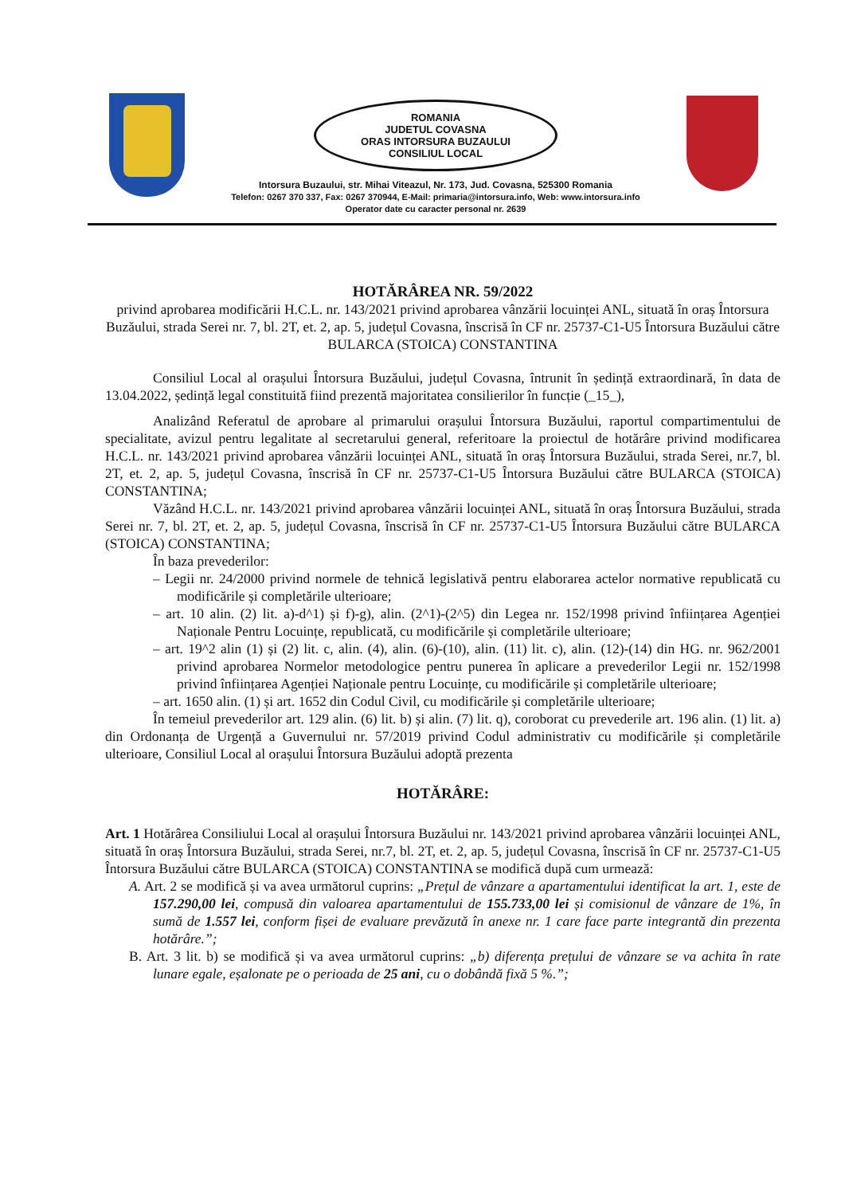ROMANIA
JUDETUL COVASNA
ORAS INTORSURA BUZAULUI
CONSILIUL LOCAL
Intorsura Buzaului, str. Mihai Viteazul, Nr. 173, Jud. Covasna, 525300 Romania
Telefon: 0267 370 337, Fax: 0267 370944, E-Mail: primaria@intorsura.info, Web: www.intorsura.info
Operator date cu caracter personal nr. 2639
HOTĂRÂREA NR. 59/2022
privind aprobarea modificării H.C.L. nr. 143/2021 privind aprobarea vânzării locuinței ANL, situată în oraș Întorsura Buzăului, strada Serei nr. 7, bl. 2T, et. 2, ap. 5, județul Covasna, înscrisă în CF nr. 25737-C1-U5 Întorsura Buzăului către BULARCA (STOICA) CONSTANTINA
Consiliul Local al orașului Întorsura Buzăului, județul Covasna, întrunit în ședință extraordinară, în data de 13.04.2022, ședință legal constituită fiind prezentă majoritatea consilierilor în funcție (_15_),
Analizând Referatul de aprobare al primarului orașului Întorsura Buzăului, raportul compartimentului de specialitate, avizul pentru legalitate al secretarului general, referitoare la proiectul de hotărâre privind modificarea H.C.L. nr. 143/2021 privind aprobarea vânzării locuinței ANL, situată în oraș Întorsura Buzăului, strada Serei, nr.7, bl. 2T, et. 2, ap. 5, județul Covasna, înscrisă în CF nr. 25737-C1-U5 Întorsura Buzăului către BULARCA (STOICA) CONSTANTINA;
Văzând H.C.L. nr. 143/2021 privind aprobarea vânzării locuinței ANL, situată în oraș Întorsura Buzăului, strada Serei nr. 7, bl. 2T, et. 2, ap. 5, județul Covasna, înscrisă în CF nr. 25737-C1-U5 Întorsura Buzăului către BULARCA (STOICA) CONSTANTINA;
În baza prevederilor:
– Legii nr. 24/2000 privind normele de tehnică legislativă pentru elaborarea actelor normative republicată cu modificările și completările ulterioare;
– art. 10 alin. (2) lit. a)-d^1) și f)-g), alin. (2^1)-(2^5) din Legea nr. 152/1998 privind înființarea Agenției Naționale Pentru Locuințe, republicată, cu modificările și completările ulterioare;
– art. 19^2 alin (1) și (2) lit. c, alin. (4), alin. (6)-(10), alin. (11) lit. c), alin. (12)-(14) din HG. nr. 962/2001 privind aprobarea Normelor metodologice pentru punerea în aplicare a prevederilor Legii nr. 152/1998 privind înființarea Agenției Naționale pentru Locuințe, cu modificările și completările ulterioare;
– art. 1650 alin. (1) și art. 1652 din Codul Civil, cu modificările și completările ulterioare;
În temeiul prevederilor art. 129 alin. (6) lit. b) și alin. (7) lit. q), coroborat cu prevederile art. 196 alin. (1) lit. a) din Ordonanța de Urgență a Guvernului nr. 57/2019 privind Codul administrativ cu modificările și completările ulterioare, Consiliul Local al orașului Întorsura Buzăului adoptă prezenta
HOTĂRÂRE:
Art. 1 Hotărârea Consiliului Local al orașului Întorsura Buzăului nr. 143/2021 privind aprobarea vânzării locuinței ANL, situată în oraș Întorsura Buzăului, strada Serei, nr.7, bl. 2T, et. 2, ap. 5, județul Covasna, înscrisă în CF nr. 25737-C1-U5 Întorsura Buzăului către BULARCA (STOICA) CONSTANTINA se modifică după cum urmează:
A. Art. 2 se modifică și va avea următorul cuprins: „Prețul de vânzare a apartamentului identificat la art. 1, este de 157.290,00 lei, compusă din valoarea apartamentului de 155.733,00 lei și comisionul de vânzare de 1%, în sumă de 1.557 lei, conform fișei de evaluare prevăzută în anexe nr. 1 care face parte integrantă din prezenta hotărâre.”;
B. Art. 3 lit. b) se modifică și va avea următorul cuprins: „b) diferența prețului de vânzare se va achita în rate lunare egale, eșalonate pe o perioada de 25 ani, cu o dobândă fixă 5 %.”;